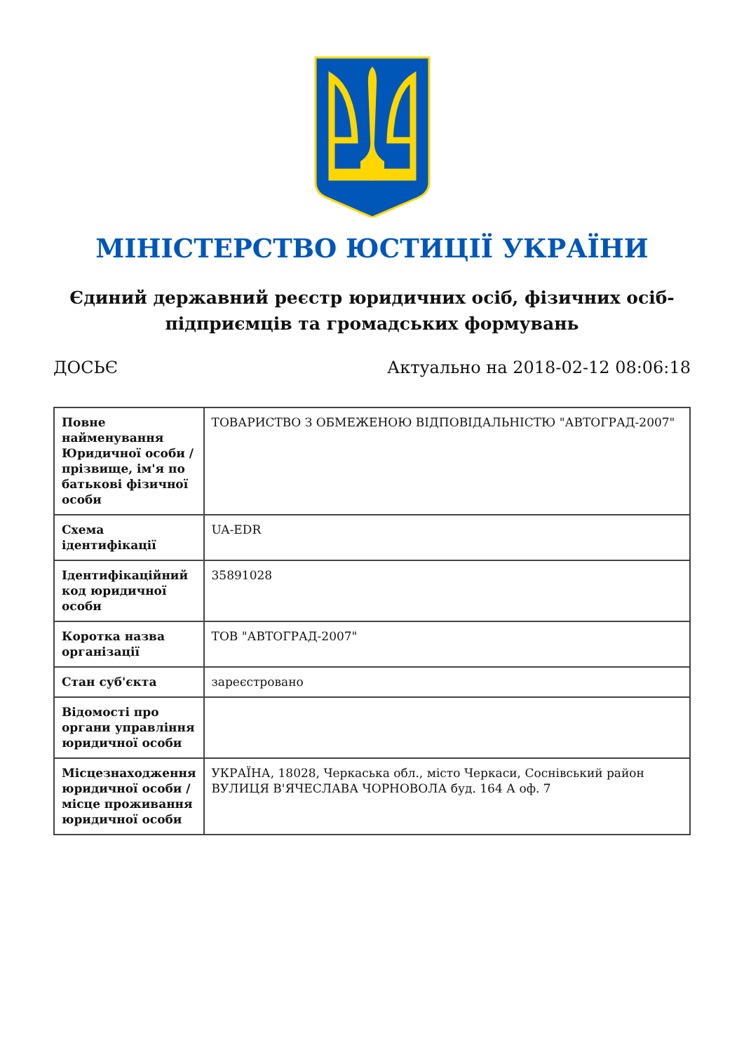МІНІСТЕРСТВО ЮСТИЦІЇ УКРАЇНИ
Єдиний державний реєстр юридичних осіб, фізичних осіб-підприємців та громадських формувань
ДОСЬЄ Актуально на 2018-02-12 08:06:18
| Повне найменування Юридичної особи / прізвище, ім'я по батькові фізичної особи | ТОВАРИСТВО З ОБМЕЖЕНОЮ ВІДПОВІДАЛЬНІСТЮ "АВТОГРАД-2007" |
| Схема ідентифікації | UA-EDR |
| Ідентифікаційний код юридичної особи | 35891028 |
| Коротка назва організації | ТОВ "АВТОГРАД-2007" |
| Стан суб'єкта | зареєстровано |
| Відомості про органи управління юридичної особи | |
| Місцезнаходження юридичної особи / місце проживання юридичної особи | УКРАЇНА, 18028, Черкаська обл., місто Черкаси, Соснівський район ВУЛИЦЯ В'ЯЧЕСЛАВА ЧОРНОВОЛА буд. 164 А оф. 7 |